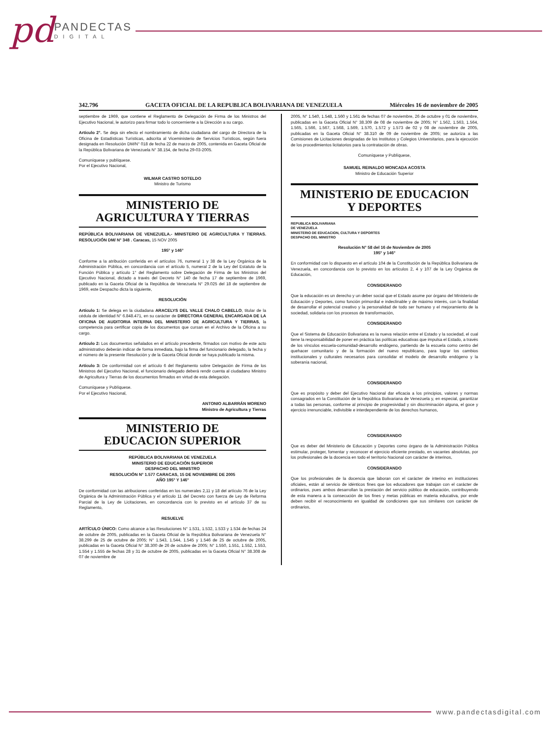pd PANDECTAS DIGITAL
342.796 GACETA OFICIAL DE LA REPUBLICA BOLIVARIANA DE VENEZUELA Miércoles 16 de noviembre de 2005
septiembre de 1969, que contiene el Reglamento de Delegación de Firma de los Ministros del Ejecutivo Nacional, le autorizo para firmar todo lo concerniente a la Dirección a su cargo.
Artículo 2°. Se deja sin efecto el nombramiento de dicha ciudadana del cargo de Directora de la Oficina de Estadísticas Turísticas, adscrita al Viceministerio de Servicios Turísticos, según fuera designada en Resolución DM/N° 018 de fecha 22 de marzo de 2005, contenida en Gaceta Oficial de la República Bolivariana de Venezuela N° 38.154, de fecha 29-03-2005.
Comuníquese y publíquese.
Por el Ejecutivo Nacional,
WILMAR CASTRO SOTELDO
Ministro de Turismo
MINISTERIO DE
AGRICULTURA Y TIERRAS
REPÚBLICA BOLIVARIANA DE VENEZUELA.- MINISTERIO DE AGRICULTURA Y TIERRAS. RESOLUCIÓN DM/ N° 348 . Caracas, 15 NOV 2005
195° y 146°
Conforme a la atribución conferida en el artículos 76, numeral 1 y 38 de la Ley Orgánica de la Administración Pública, en concordancia con el artículo 5, numeral 2 de la Ley del Estatuto de la Función Pública y artículo 1° del Reglamento sobre Delegación de Firma de los Ministros del Ejecutivo Nacional, dictado a través del Decreto N° 140 de fecha 17 de septiembre de 1969, publicado en la Gaceta Oficial de la República de Venezuela N° 29.025 del 18 de septiembre de 1969, este Despacho dicta la siguiente,
RESOLUCIÓN
Artículo 1: Se delega en la ciudadana ARACELYS DEL VALLE CHALO CABELLO, titular de la cédula de identidad N° 6.848.471, en su carácter de DIRECTORA GENERAL ENCARGADA DE LA OFICINA DE AUDITORIA INTERNA DEL MINISTERIO DE AGRICULTURA Y TIERRAS, la competencia para certificar copia de los documentos que cursan en el Archivo de la Oficina a su cargo.
Artículo 2: Los documentos señalados en el artículo precedente, firmados con motivo de este acto administrativo deberán indicar de forma inmediata, bajo la firma del funcionario delegado, la fecha y el número de la presente Resolución y de la Gaceta Oficial donde se haya publicado la misma.
Artículo 3: De conformidad con el artículo 6 del Reglamento sobre Delegación de Firma de los Ministros del Ejecutivo Nacional, el funcionario delegado deberá rendir cuenta al ciudadano Ministro de Agricultura y Tierras de los documentos firmados en virtud de esta delegación.
Comuníquese y Publíquese.
Por el Ejecutivo Nacional,
ANTONIO ALBARRÁN MORENO
Ministro de Agricultura y Tierras
MINISTERIO DE
EDUCACION SUPERIOR
REPÚBLICA BOLIVARIANA DE VENEZUELA
MINISTERIO DE EDUCACIÓN SUPERIOR
DESPACHO DEL MINISTRO
RESOLUCIÓN N° 1.577 CARACAS, 15 DE NOVIEMBRE DE 2005
AÑO 195° Y 146°
De conformidad con las atribuciones conferidas en los numerales 2,11 y 18 del artículo 76 de la Ley Orgánica de la Administración Pública y el artículo 11 del Decreto con fuerza de Ley de Reforma Parcial de la Ley de Licitaciones, en concordancia con lo previsto en el artículo 37 de su Reglamento,
RESUELVE
ARTÍCULO ÚNICO: Como alcance a las Resoluciones N° 1.531, 1.532, 1.533 y 1.534 de fechas 24 de octubre de 2005, publicadas en la Gaceta Oficial de la República Bolivariana de Venezuela N° 38.299 de 25 de octubre de 2005; N° 1.543, 1.544, 1.545 y 1.546 de 25 de octubre de 2005, publicadas en la Gaceta Oficial N° 38.300 de 26 de octubre de 2005; N° 1.550, 1.551, 1.552, 1.553, 1.554 y 1.555 de fechas 28 y 31 de octubre de 2005, publicadas en la Gaceta Oficial N° 38.308 de 07 de noviembre de
2005, N° 1.540, 1.548, 1.560 y 1.561 de fechas 07 de noviembre, 26 de octubre y 01 de noviembre, publicadas en la Gaceta Oficial N° 38.309 de 08 de noviembre de 2005; N° 1.562, 1.563, 1.564, 1.565, 1.566, 1.567, 1.568, 1.569, 1.570, 1.572 y 1.573 de 02 y 08 de noviembre de 2005, publicadas en la Gaceta Oficial N° 38.310 de 09 de noviembre de 2005; se autoriza a las Comisiones de Licitaciones designadas de los Institutos y Colegios Universitarios, para la ejecución de los procedimientos licitatorios para la contratación de obras.
Comuníquese y Publíquese,
SAMUEL REINALDO MONCADA ACOSTA
Ministro de Educación Superior
MINISTERIO DE EDUCACION
Y DEPORTES
REPUBLICA BOLIVARIANA
DE VENEZUELA
MINISTERIO DE EDUCACION, CULTURA Y DEPORTES
DESPACHO DEL MINISTRO
Resolución N° 58 del 16 de Noviembre de 2005
195° y 146°
En conformidad con lo dispuesto en el artículo 104 de la Constitución de la República Bolivariana de Venezuela, en concordancia con lo previsto en los artículos 2, 4 y 107 de la Ley Orgánica de Educación,
CONSIDERANDO
Que la educación es un derecho y un deber social que el Estado asume por órgano del Ministerio de Educación y Deportes, como función primordial e indeclinable y de máximo interés, con la finalidad de desarrollar el potencial creativo y la personalidad de todo ser humano y el mejoramiento de la sociedad, solidaria con los procesos de transformación,
CONSIDERANDO
Que el Sistema de Educación Bolivariana es la nueva relación entre el Estado y la sociedad, el cual tiene la responsabilidad de poner en práctica las políticas educativas que impulsa el Estado, a través de los vínculos escuela-comunidad-desarrollo endógeno, partiendo de la escuela como centro del quehacer comunitario y de la formación del nuevo republicano, para lograr los cambios institucionales y culturales necesarios para consolidar el modelo de desarrollo endógeno y la soberanía nacional,
CONSIDERANDO
Que es propósito y deber del Ejecutivo Nacional dar eficacia a los principios, valores y normas consagrados en la Constitución de la República Bolivariana de Venezuela y, en especial, garantizar a todas las personas, conforme al principio de progresividad y sin discriminación alguna, el goce y ejercicio irrenunciable, indivisible e interdependiente de los derechos humanos,
CONSIDERANDO
Que es deber del Ministerio de Educación y Deportes como órgano de la Administración Pública estimular, proteger, fomentar y reconocer el ejercicio eficiente prestado, en vacantes absolutas, por los profesionales de la docencia en todo el territorio Nacional con carácter de interinos,
CONSIDERANDO
Que los profesionales de la docencia que laboran con el carácter de interino en instituciones oficiales, están al servicio de idénticos fines que los educadores que trabajan con el carácter de ordinarios, pues ambos desarrollan la prestación del servicio público de educación, contribuyendo de esta manera a la consecución de los fines y metas públicas en materia educativa, por ende deben recibir el reconocimiento en igualdad de condiciones que sus similares con carácter de ordinarios,
www.pandectasdigital.com